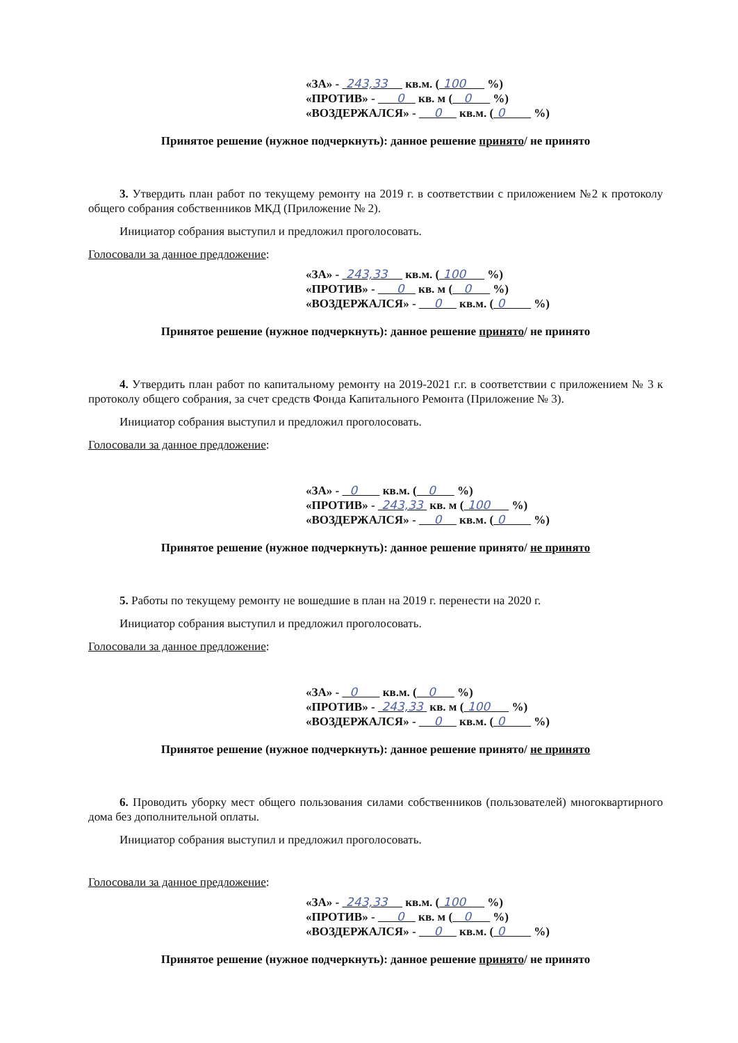«ЗА» - 243,33 кв.м. ( 100 %)
«ПРОТИВ» - 0 кв. м ( 0 %)
«ВОЗДЕРЖАЛСЯ» - 0 кв.м. ( 0 %)
Принятое решение (нужное подчеркнуть): данное решение принято/ не принято
3. Утвердить план работ по текущему ремонту на 2019 г. в соответствии с приложением №2 к протоколу общего собрания собственников МКД (Приложение № 2).
Инициатор собрания выступил и предложил проголосовать.
Голосовали за данное предложение:
«ЗА» - 243,33 кв.м. ( 100 %)
«ПРОТИВ» - 0 кв. м ( 0 %)
«ВОЗДЕРЖАЛСЯ» - 0 кв.м. ( 0 %)
Принятое решение (нужное подчеркнуть): данное решение принято/ не принято
4. Утвердить план работ по капитальному ремонту на 2019-2021 г.г. в соответствии с приложением № 3 к протоколу общего собрания, за счет средств Фонда Капитального Ремонта (Приложение № 3).
Инициатор собрания выступил и предложил проголосовать.
Голосовали за данное предложение:
«ЗА» - 0 кв.м. ( 0 %)
«ПРОТИВ» - 243,33 кв. м ( 100 %)
«ВОЗДЕРЖАЛСЯ» - 0 кв.м. ( 0 %)
Принятое решение (нужное подчеркнуть): данное решение принято/ не принято
5. Работы по текущему ремонту не вошедшие в план на 2019 г. перенести на 2020 г.
Инициатор собрания выступил и предложил проголосовать.
Голосовали за данное предложение:
«ЗА» - 0 кв.м. ( 0 %)
«ПРОТИВ» - 243,33 кв. м ( 100 %)
«ВОЗДЕРЖАЛСЯ» - 0 кв.м. ( 0 %)
Принятое решение (нужное подчеркнуть): данное решение принято/ не принято
6. Проводить уборку мест общего пользования силами собственников (пользователей) многоквартирного дома без дополнительной оплаты.
Инициатор собрания выступил и предложил проголосовать.
Голосовали за данное предложение:
«ЗА» - 243,33 кв.м. ( 100 %)
«ПРОТИВ» - 0 кв. м ( 0 %)
«ВОЗДЕРЖАЛСЯ» - 0 кв.м. ( 0 %)
Принятое решение (нужное подчеркнуть): данное решение принято/ не принято